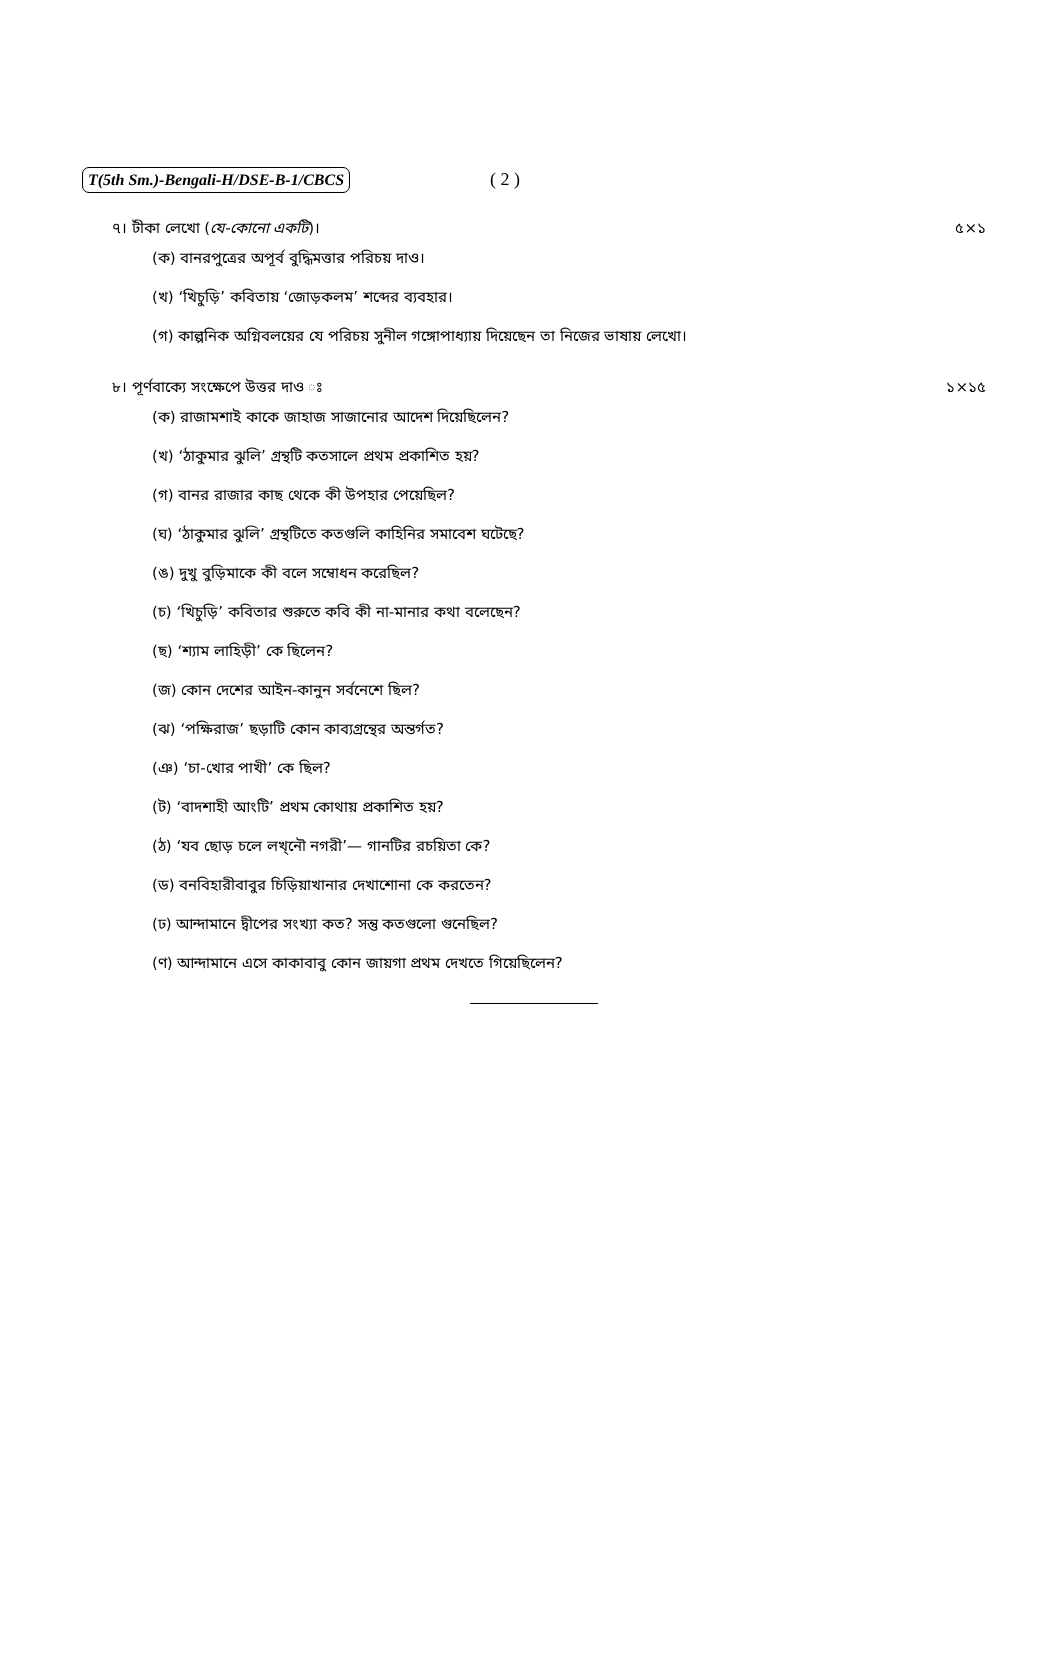T(5th Sm.)-Bengali-H/DSE-B-1/CBCS ( 2 )
৭। টীকা লেখো (যে-কোনো একটি)। ৫×১
(ক) বানরপুত্রের অপূর্ব বুদ্ধিমত্তার পরিচয় দাও।
(খ) ‘খিচুড়ি’ কবিতায় ‘জোড়কলম’ শব্দের ব্যবহার।
(গ) কাল্পনিক অগ্নিবলয়ের যে পরিচয় সুনীল গঙ্গোপাধ্যায় দিয়েছেন তা নিজের ভাষায় লেখো।
৮। পূর্ণবাক্যে সংক্ষেপে উত্তর দাও ঃ ১×১৫
(ক) রাজামশাই কাকে জাহাজ সাজানোর আদেশ দিয়েছিলেন?
(খ) ‘ঠাকুমার ঝুলি’ গ্রন্থটি কতসালে প্রথম প্রকাশিত হয়?
(গ) বানর রাজার কাছ থেকে কী উপহার পেয়েছিল?
(ঘ) ‘ঠাকুমার ঝুলি’ গ্রন্থটিতে কতগুলি কাহিনির সমাবেশ ঘটেছে?
(ঙ) দুখু বুড়িমাকে কী বলে সম্বোধন করেছিল?
(চ) ‘খিচুড়ি’ কবিতার শুরুতে কবি কী না-মানার কথা বলেছেন?
(ছ) ‘শ্যাম লাহিড়ী’ কে ছিলেন?
(জ) কোন দেশের আইন-কানুন সর্বনেশে ছিল?
(ঝ) ‘পক্ষিরাজ’ ছড়াটি কোন কাব্যগ্রন্থের অন্তর্গত?
(ঞ) ‘চা-খোর পাখী’ কে ছিল?
(ট) ‘বাদশাহী আংটি’ প্রথম কোথায় প্রকাশিত হয়?
(ঠ) ‘যব ছোড় চলে লখ্নৌ নগরী’— গানটির রচয়িতা কে?
(ড) বনবিহারীবাবুর চিড়িয়াখানার দেখাশোনা কে করতেন?
(ঢ) আন্দামানে দ্বীপের সংখ্যা কত? সন্তু কতগুলো গুনেছিল?
(ণ) আন্দামানে এসে কাকাবাবু কোন জায়গা প্রথম দেখতে গিয়েছিলেন?